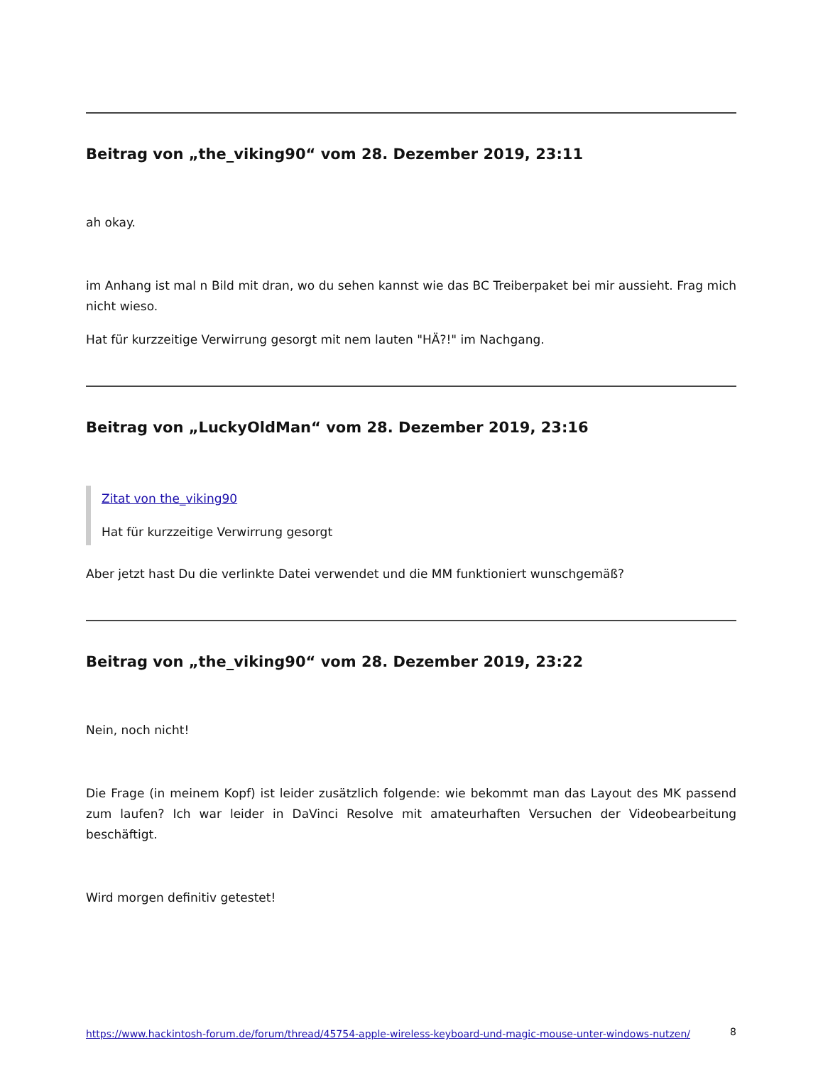Beitrag von „the_viking90“ vom 28. Dezember 2019, 23:11
ah okay.
im Anhang ist mal n Bild mit dran, wo du sehen kannst wie das BC Treiberpaket bei mir aussieht. Frag mich nicht wieso.
Hat für kurzzeitige Verwirrung gesorgt mit nem lauten "HÄ?!" im Nachgang.
Beitrag von „LuckyOldMan“ vom 28. Dezember 2019, 23:16
Zitat von the_viking90
Hat für kurzzeitige Verwirrung gesorgt
Aber jetzt hast Du die verlinkte Datei verwendet und die MM funktioniert wunschgemäß?
Beitrag von „the_viking90“ vom 28. Dezember 2019, 23:22
Nein, noch nicht!
Die Frage (in meinem Kopf) ist leider zusätzlich folgende: wie bekommt man das Layout des MK passend zum laufen? Ich war leider in DaVinci Resolve mit amateurhaften Versuchen der Videobearbeitung beschäftigt.
Wird morgen definitiv getestet!
https://www.hackintosh-forum.de/forum/thread/45754-apple-wireless-keyboard-und-magic-mouse-unter-windows-nutzen/ 8